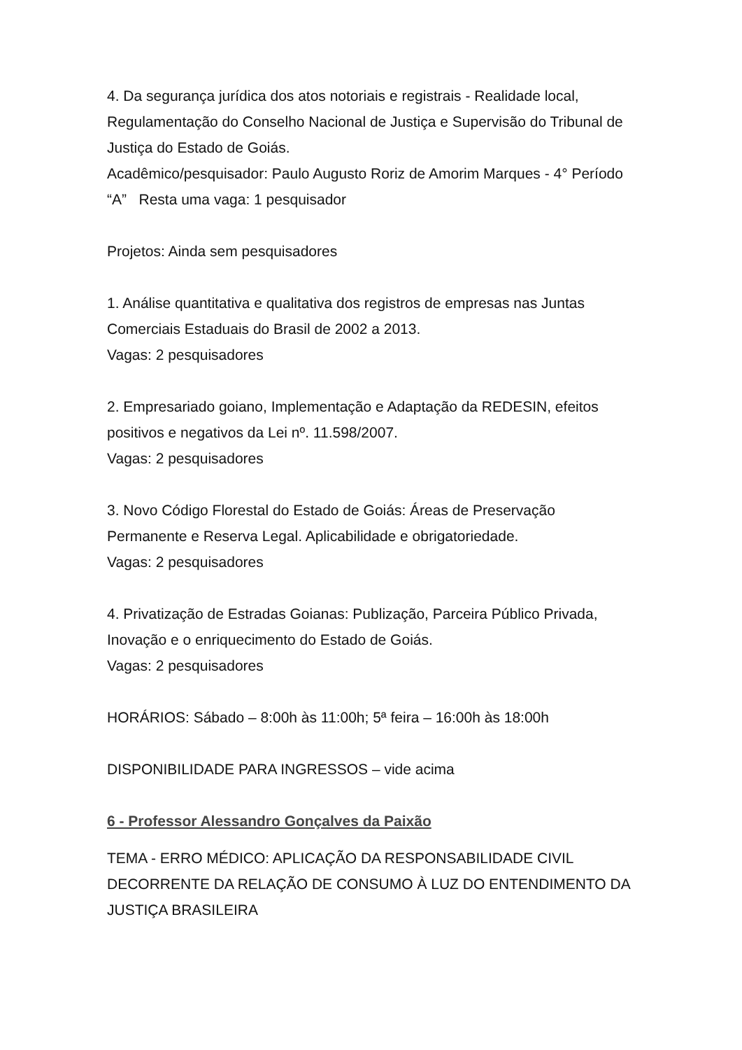4. Da segurança jurídica dos atos notoriais e registrais - Realidade local, Regulamentação do Conselho Nacional de Justiça e Supervisão do Tribunal de Justiça do Estado de Goiás.
Acadêmico/pesquisador: Paulo Augusto Roriz de Amorim Marques - 4° Período “A” Resta uma vaga: 1 pesquisador
Projetos: Ainda sem pesquisadores
1. Análise quantitativa e qualitativa dos registros de empresas nas Juntas Comerciais Estaduais do Brasil de 2002 a 2013.
Vagas: 2 pesquisadores
2. Empresariado goiano, Implementação e Adaptação da REDESIN, efeitos positivos e negativos da Lei nº. 11.598/2007.
Vagas: 2 pesquisadores
3. Novo Código Florestal do Estado de Goiás: Áreas de Preservação Permanente e Reserva Legal. Aplicabilidade e obrigatoriedade.
Vagas: 2 pesquisadores
4. Privatização de Estradas Goianas: Publização, Parceira Público Privada, Inovação e o enriquecimento do Estado de Goiás.
Vagas: 2 pesquisadores
HORÁRIOS: Sábado – 8:00h às 11:00h; 5ª feira – 16:00h às 18:00h
DISPONIBILIDADE PARA INGRESSOS – vide acima
6 - Professor Alessandro Gonçalves da Paixão
TEMA - ERRO MÉDICO: APLICAÇÃO DA RESPONSABILIDADE CIVIL DECORRENTE DA RELAÇÃO DE CONSUMO À LUZ DO ENTENDIMENTO DA JUSTIÇA BRASILEIRA